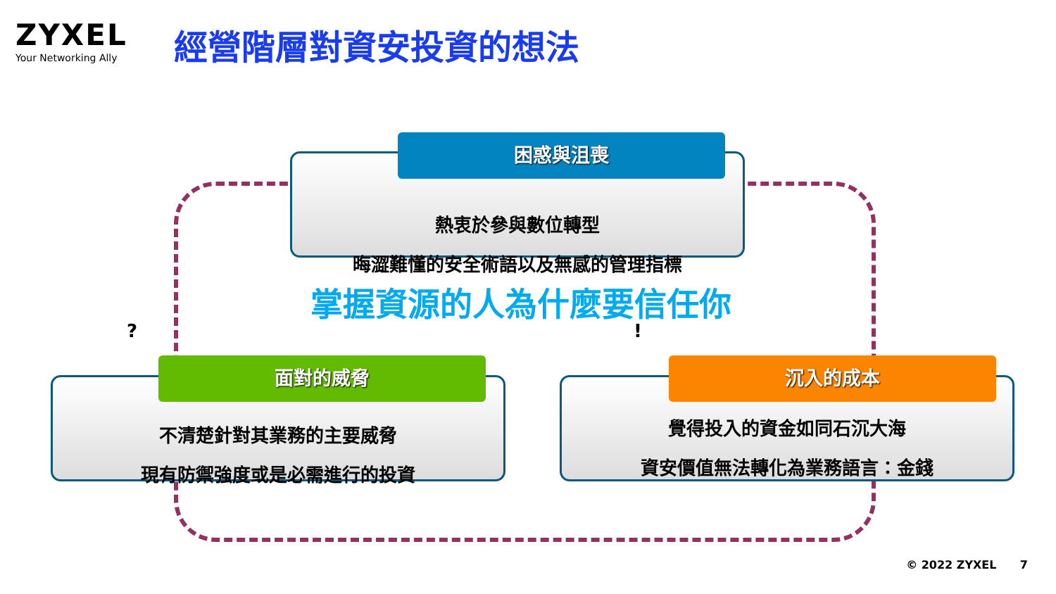ZYXEL
Your Networking Ally
經營階層對資安投資的想法
熱衷於參與數位轉型
晦澀難懂的安全術語以及無感的管理指標
困惑與沮喪
掌握資源的人為什麼要信任你
不清楚針對其業務的主要威脅
現有防禦強度或是必需進行的投資
面對的威脅
覺得投入的資金如同石沉大海
資安價值無法轉化為業務語言：金錢
沉入的成本
? !
© 2022 ZYXEL 7